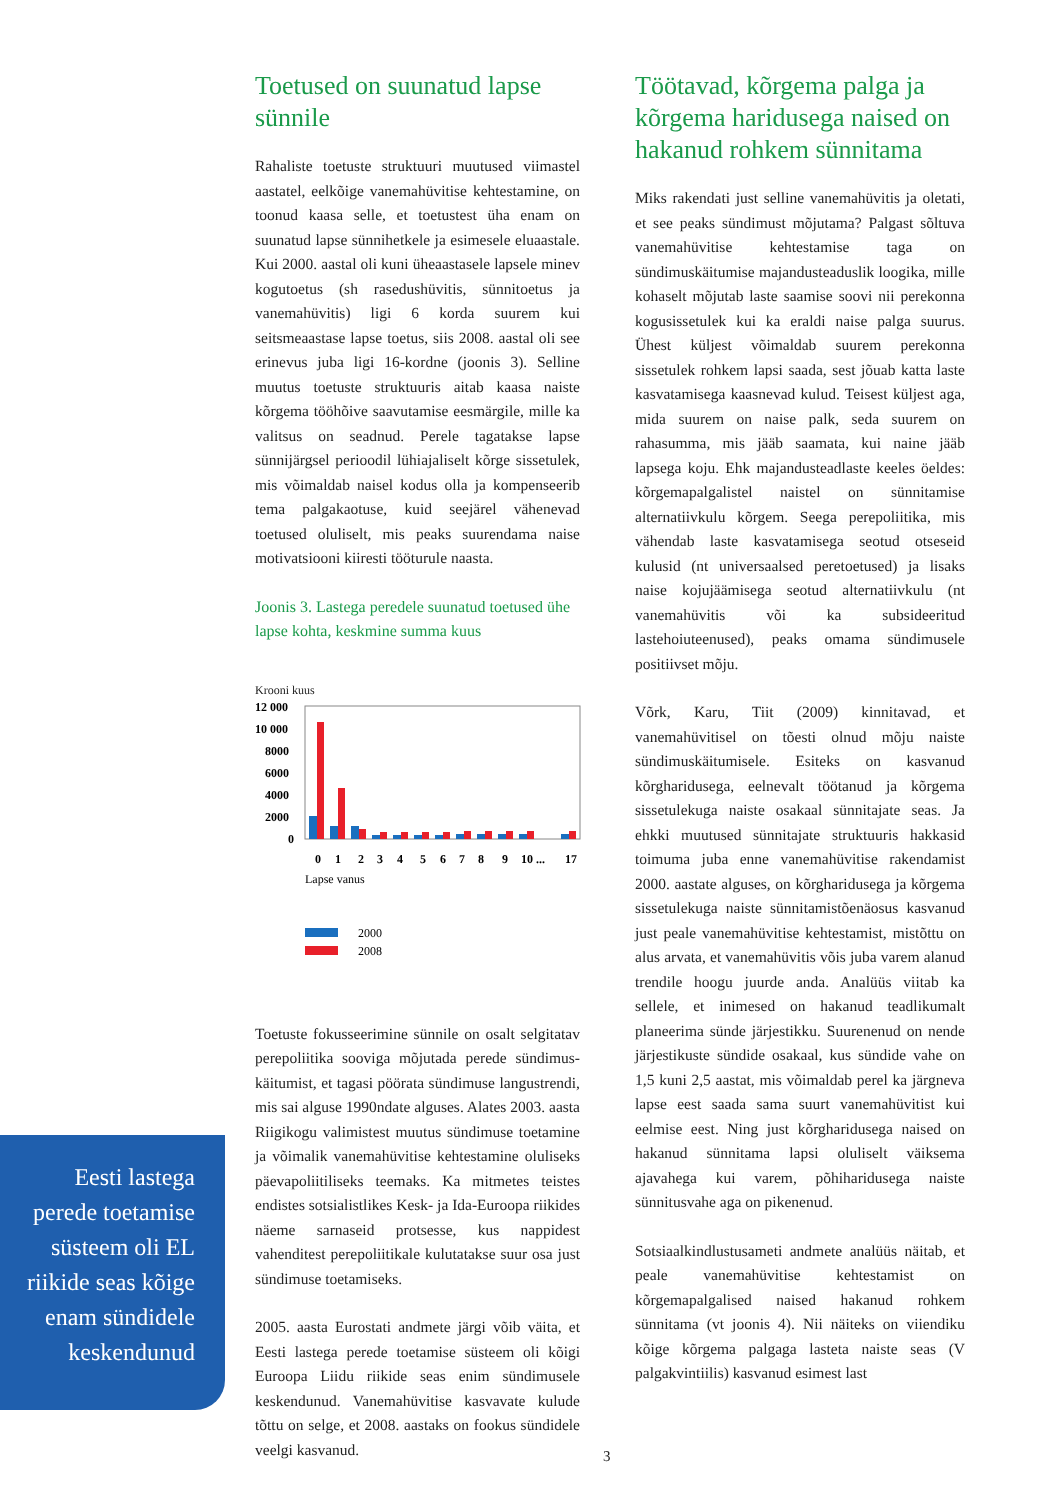Eesti lastega perede toetamise süsteem oli EL riikide seas kõige enam sündidele keskendunud
Toetused on suunatud lapse sünnile
Rahaliste toetuste struktuuri muutused viimastel aastatel, eelkõige vanemahüvitise kehtestamine, on toonud kaasa selle, et toetustest üha enam on suunatud lapse sünnihetkele ja esimesele eluaastale. Kui 2000. aastal oli kuni üheaastasele lapsele minev kogutoetus (sh rasedushüvitis, sünnitoetus ja vanemahüvitis) ligi 6 korda suurem kui seitsmeaastase lapse toetus, siis 2008. aastal oli see erinevus juba ligi 16-kordne (joonis 3). Selline muutus toetuste struktuuris aitab kaasa naiste kõrgema tööhõive saavutamise eesmärgile, mille ka valitsus on seadnud. Perele tagatakse lapse sünnijärgsel perioodil lühiajaliselt kõrge sissetulek, mis võimaldab naisel kodus olla ja kompenseerib tema palgakaotuse, kuid seejärel vähenevad toetused oluliselt, mis peaks suurendama naise motivatsiooni kiiresti tööturule naasta.
Joonis 3. Lastega peredele suunatud toetused ühe lapse kohta, keskmine summa kuus
Krooni kuus
12 000
10 000
8000
6000
4000
2000
0
0
1
2
3
4
5
6
7
8
9
10 ...
17
Lapse vanus
2000
2008
Toetuste fokusseerimine sünnile on osalt selgitatav perepoliitika sooviga mõjutada perede sündimus-käitumist, et tagasi pöörata sündimuse langustrendi, mis sai alguse 1990ndate alguses. Alates 2003. aasta Riigikogu valimistest muutus sündimuse toetamine ja võimalik vanemahüvitise kehtestamine oluliseks päevapoliitiliseks teemaks. Ka mitmetes teistes endistes sotsialistlikes Kesk- ja Ida-Euroopa riikides näeme sarnaseid protsesse, kus nappidest vahenditest perepoliitikale kulutatakse suur osa just sündimuse toetamiseks.
2005. aasta Eurostati andmete järgi võib väita, et Eesti lastega perede toetamise süsteem oli kõigi Euroopa Liidu riikide seas enim sündimusele keskendunud. Vanemahüvitise kasvavate kulude tõttu on selge, et 2008. aastaks on fookus sündidele veelgi kasvanud.
Töötavad, kõrgema palga ja kõrgema haridusega naised on hakanud rohkem sünnitama
Miks rakendati just selline vanemahüvitis ja oletati, et see peaks sündimust mõjutama? Palgast sõltuva vanemahüvitise kehtestamise taga on sündimuskäitumise majandusteaduslik loogika, mille kohaselt mõjutab laste saamise soovi nii perekonna kogusissetulek kui ka eraldi naise palga suurus. Ühest küljest võimaldab suurem perekonna sissetulek rohkem lapsi saada, sest jõuab katta laste kasvatamisega kaasnevad kulud. Teisest küljest aga, mida suurem on naise palk, seda suurem on rahasumma, mis jääb saamata, kui naine jääb lapsega koju. Ehk majandusteadlaste keeles öeldes: kõrgemapalgalistel naistel on sünnitamise alternatiivkulu kõrgem. Seega perepoliitika, mis vähendab laste kasvatamisega seotud otseseid kulusid (nt universaalsed peretoetused) ja lisaks naise kojujäämisega seotud alternatiivkulu (nt vanemahüvitis või ka subsideeritud lastehoiuteenused), peaks omama sündimusele positiivset mõju.
Võrk, Karu, Tiit (2009) kinnitavad, et vanemahüvitisel on tõesti olnud mõju naiste sündimuskäitumisele. Esiteks on kasvanud kõrgharidusega, eelnevalt töötanud ja kõrgema sissetulekuga naiste osakaal sünnitajate seas. Ja ehkki muutused sünnitajate struktuuris hakkasid toimuma juba enne vanemahüvitise rakendamist 2000. aastate alguses, on kõrgharidusega ja kõrgema sissetulekuga naiste sünnitamistõenäosus kasvanud just peale vanemahüvitise kehtestamist, mistõttu on alus arvata, et vanemahüvitis võis juba varem alanud trendile hoogu juurde anda. Analüüs viitab ka sellele, et inimesed on hakanud teadlikumalt planeerima sünde järjestikku. Suurenenud on nende järjestikuste sündide osakaal, kus sündide vahe on 1,5 kuni 2,5 aastat, mis võimaldab perel ka järgneva lapse eest saada sama suurt vanemahüvitist kui eelmise eest. Ning just kõrgharidusega naised on hakanud sünnitama lapsi oluliselt väiksema ajavahega kui varem, põhiharidusega naiste sünnitusvahe aga on pikenenud.
Sotsiaalkindlustusameti andmete analüüs näitab, et peale vanemahüvitise kehtestamist on kõrgemapalgalised naised hakanud rohkem sünnitama (vt joonis 4). Nii näiteks on viiendiku kõige kõrgema palgaga lasteta naiste seas (V palgakvintiilis) kasvanud esimest last
3